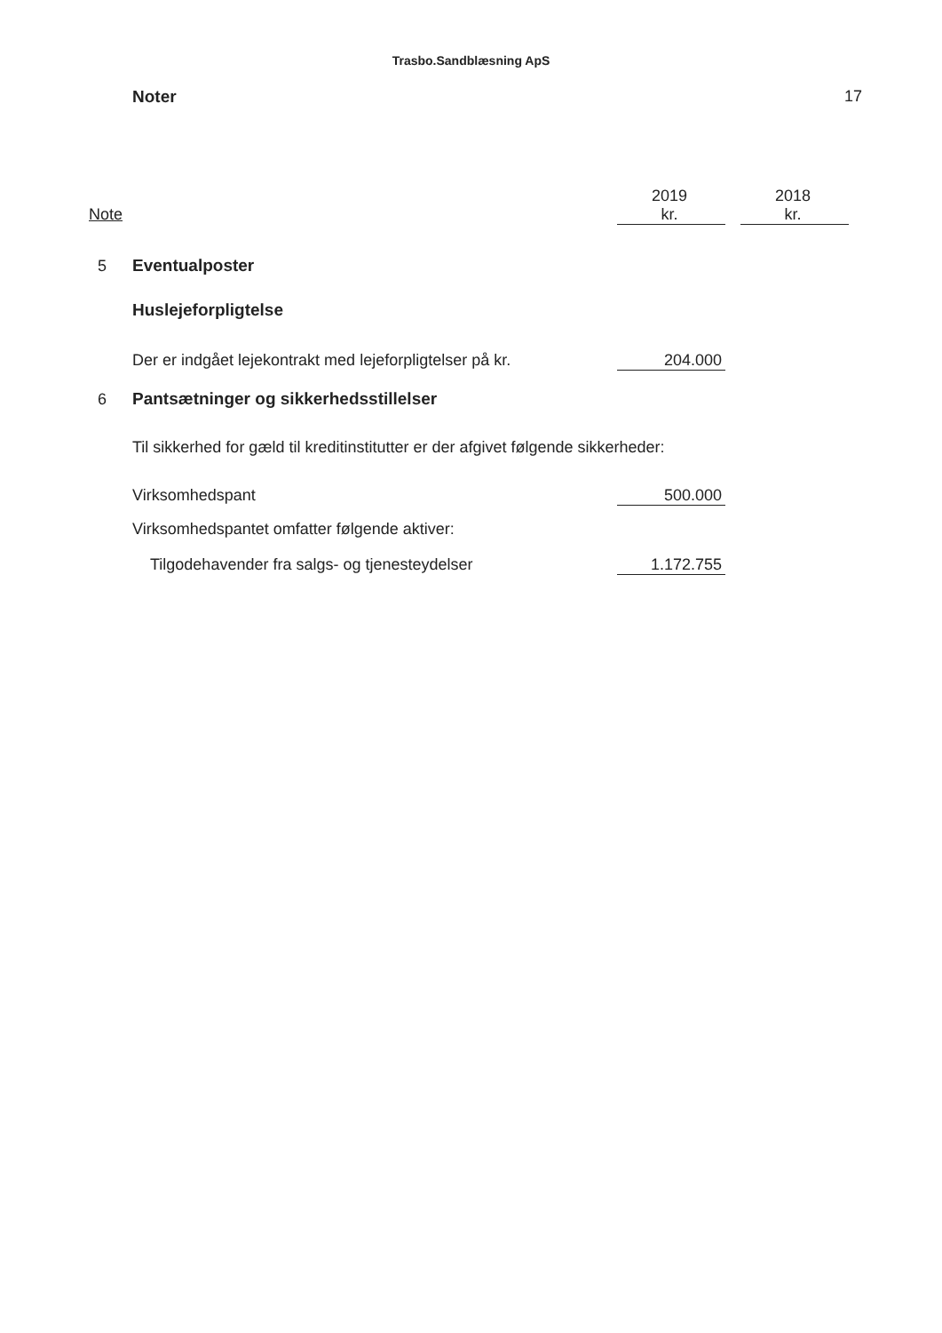Trasbo.Sandblæsning ApS
Noter 17
| Note | | 2019 kr. | | 2018 kr. |
| --- | --- | --- | --- | --- |
| 5 | Eventualposter | | | |
| | Huslejeforpligtelse | | | |
| | Der er indgået lejekontrakt med lejeforpligtelser på kr. | 204.000 | | |
| 6 | Pantsætninger og sikkerhedsstillelser | | | |
| | Til sikkerhed for gæld til kreditinstitutter er der afgivet følgende sikkerheder: | | | |
| | Virksomhedspant | 500.000 | | |
| | Virksomhedspantet omfatter følgende aktiver: | | | |
| | Tilgodehavender fra salgs- og tjenesteydelser | 1.172.755 | | |